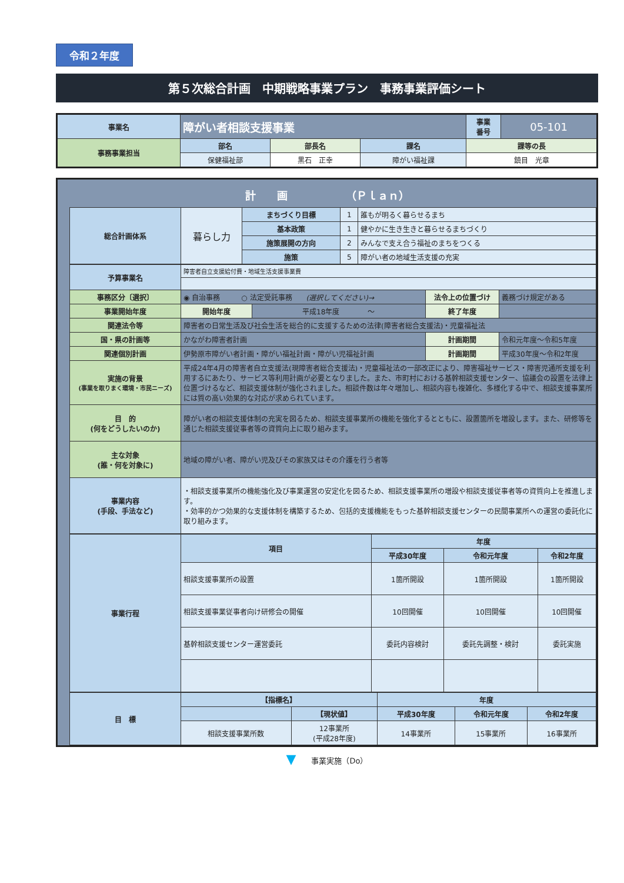令和２年度
第５次総合計画　中期戦略事業プラン　事務事業評価シート
| 事業名 | 障がい者相談支援事業 | | | 事業 番号 | 05-101 |
| 事務事業担当 | 部名 | 部長名 | 課名 | 課等の長 | |
| | 保健福祉部 | 黒石 正幸 | 障がい福祉課 | 鎮目 光章 | |
計　　画　　　　　　（Ｐｌａｎ）
| 総合計画体系 | 暮らし力 | まちづくり目標 | 1 | 誰もが明るく暮らせるまち |
| | | 基本政策 | 1 | 健やかに生き生きと暮らせるまちづくり |
| | | 施策展開の方向 | 2 | みんなで支え合う福祉のまちをつくる |
| | | 施策 | 5 | 障がい者の地域生活支援の充実 |
| 予算事業名 | 障害者自立支援給付費・地域生活支援事業費 | | | |
| 事務区分〔選択〕 | ◉ 自治事務 ○ 法定受託事務 (選択してください)→ | | 法令上の位置づけ | 義務づけ規定がある |
| 事業開始年度 | 開始年度 | 平成18年度 ～ | 終了年度 | |
| 関連法令等 | 障害者の日常生活及び社会生活を総合的に支援するための法律(障害者総合支援法)・児童福祉法 | | | |
| 国・県の計画等 | かながわ障害者計画 | | 計画期間 | 令和元年度～令和5年度 |
| 関連個別計画 | 伊勢原市障がい者計画・障がい福祉計画・障がい児福祉計画 | | 計画期間 | 平成30年度～令和2年度 |
| 実施の背景 (事業を取りまく環境・市民ニーズ) | 平成24年4月の障害者自立支援法(現障害者総合支援法)・児童福祉法の一部改正により、障害福祉サービス・障害児通所支援を利用するにあたり、サービス等利用計画が必要となりました。また、市町村における基幹相談支援センター、協議会の設置を法律上位置づけるなど、相談支援体制が強化されました。相談件数は年々増加し、相談内容も複雑化、多様化する中で、相談支援事業所には質の高い効果的な対応が求められています。 | | | |
| 目 的 (何をどうしたいのか) | 障がい者の相談支援体制の充実を図るため、相談支援事業所の機能を強化するとともに、設置箇所を増設します。また、研修等を通じた相談支援従事者等の資質向上に取り組みます。 | | | |
| 主な対象 (誰・何を対象に) | 地域の障がい者、障がい児及びその家族又はその介護を行う者等 | | | |
| 事業内容 (手段、手法など) | ・相談支援事業所の機能強化及び事業運営の安定化を図るため、相談支援事業所の増設や相談支援従事者等の資質向上を推進します。 ・効率的かつ効果的な支援体制を構築するため、包括的支援機能をもった基幹相談支援センターの民間事業所への運営の委託化に取り組みます。 | | | |
| 事業行程 | 項目 | 年度 | | |
| --- | --- | --- | --- | --- |
| | | 平成30年度 | 令和元年度 | 令和2年度 |
| | 相談支援事業所の設置 | 1箇所開設 | 1箇所開設 | 1箇所開設 |
| | 相談支援事業従事者向け研修会の開催 | 10回開催 | 10回開催 | 10回開催 |
| | 基幹相談支援センター運営委託 | 委託内容検討 | 委託先調整・検討 | 委託実施 |
| 目 標 | 【指標名】 | | 年度 | | |
| --- | --- | --- | --- | --- | --- |
| | | 【現状値】 | 平成30年度 | 令和元年度 | 令和2年度 |
| | 相談支援事業所数 | 12事業所 (平成28年度) | 14事業所 | 15事業所 | 16事業所 |
▼　　事業実施（Do）